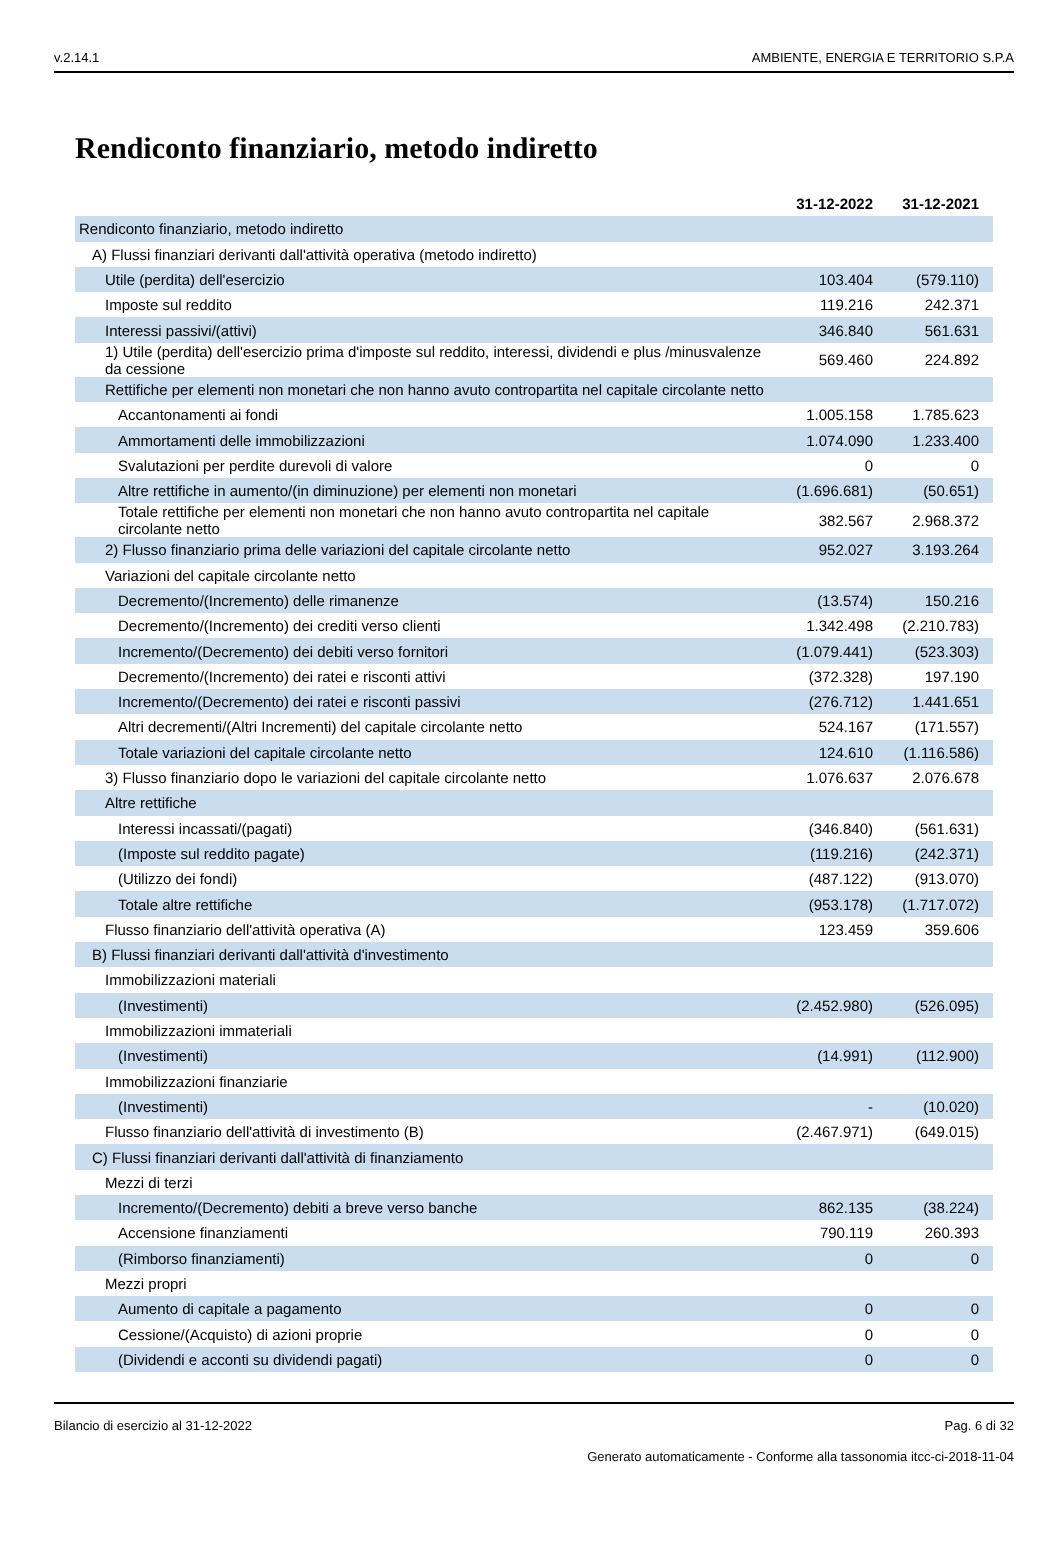v.2.14.1 AMBIENTE, ENERGIA E TERRITORIO S.P.A
Rendiconto finanziario, metodo indiretto
| | 31-12-2022 | 31-12-2021 |
| --- | --- | --- |
| Rendiconto finanziario, metodo indiretto | | |
| A) Flussi finanziari derivanti dall'attività operativa (metodo indiretto) | | |
| Utile (perdita) dell'esercizio | 103.404 | (579.110) |
| Imposte sul reddito | 119.216 | 242.371 |
| Interessi passivi/(attivi) | 346.840 | 561.631 |
| 1) Utile (perdita) dell'esercizio prima d'imposte sul reddito, interessi, dividendi e plus /minusvalenze da cessione | 569.460 | 224.892 |
| Rettifiche per elementi non monetari che non hanno avuto contropartita nel capitale circolante netto | | |
| Accantonamenti ai fondi | 1.005.158 | 1.785.623 |
| Ammortamenti delle immobilizzazioni | 1.074.090 | 1.233.400 |
| Svalutazioni per perdite durevoli di valore | 0 | 0 |
| Altre rettifiche in aumento/(in diminuzione) per elementi non monetari | (1.696.681) | (50.651) |
| Totale rettifiche per elementi non monetari che non hanno avuto contropartita nel capitale circolante netto | 382.567 | 2.968.372 |
| 2) Flusso finanziario prima delle variazioni del capitale circolante netto | 952.027 | 3.193.264 |
| Variazioni del capitale circolante netto | | |
| Decremento/(Incremento) delle rimanenze | (13.574) | 150.216 |
| Decremento/(Incremento) dei crediti verso clienti | 1.342.498 | (2.210.783) |
| Incremento/(Decremento) dei debiti verso fornitori | (1.079.441) | (523.303) |
| Decremento/(Incremento) dei ratei e risconti attivi | (372.328) | 197.190 |
| Incremento/(Decremento) dei ratei e risconti passivi | (276.712) | 1.441.651 |
| Altri decrementi/(Altri Incrementi) del capitale circolante netto | 524.167 | (171.557) |
| Totale variazioni del capitale circolante netto | 124.610 | (1.116.586) |
| 3) Flusso finanziario dopo le variazioni del capitale circolante netto | 1.076.637 | 2.076.678 |
| Altre rettifiche | | |
| Interessi incassati/(pagati) | (346.840) | (561.631) |
| (Imposte sul reddito pagate) | (119.216) | (242.371) |
| (Utilizzo dei fondi) | (487.122) | (913.070) |
| Totale altre rettifiche | (953.178) | (1.717.072) |
| Flusso finanziario dell'attività operativa (A) | 123.459 | 359.606 |
| B) Flussi finanziari derivanti dall'attività d'investimento | | |
| Immobilizzazioni materiali | | |
| (Investimenti) | (2.452.980) | (526.095) |
| Immobilizzazioni immateriali | | |
| (Investimenti) | (14.991) | (112.900) |
| Immobilizzazioni finanziarie | | |
| (Investimenti) | - | (10.020) |
| Flusso finanziario dell'attività di investimento (B) | (2.467.971) | (649.015) |
| C) Flussi finanziari derivanti dall'attività di finanziamento | | |
| Mezzi di terzi | | |
| Incremento/(Decremento) debiti a breve verso banche | 862.135 | (38.224) |
| Accensione finanziamenti | 790.119 | 260.393 |
| (Rimborso finanziamenti) | 0 | 0 |
| Mezzi propri | | |
| Aumento di capitale a pagamento | 0 | 0 |
| Cessione/(Acquisto) di azioni proprie | 0 | 0 |
| (Dividendi e acconti su dividendi pagati) | 0 | 0 |
Bilancio di esercizio al 31-12-2022 Pag. 6 di 32
Generato automaticamente - Conforme alla tassonomia itcc-ci-2018-11-04